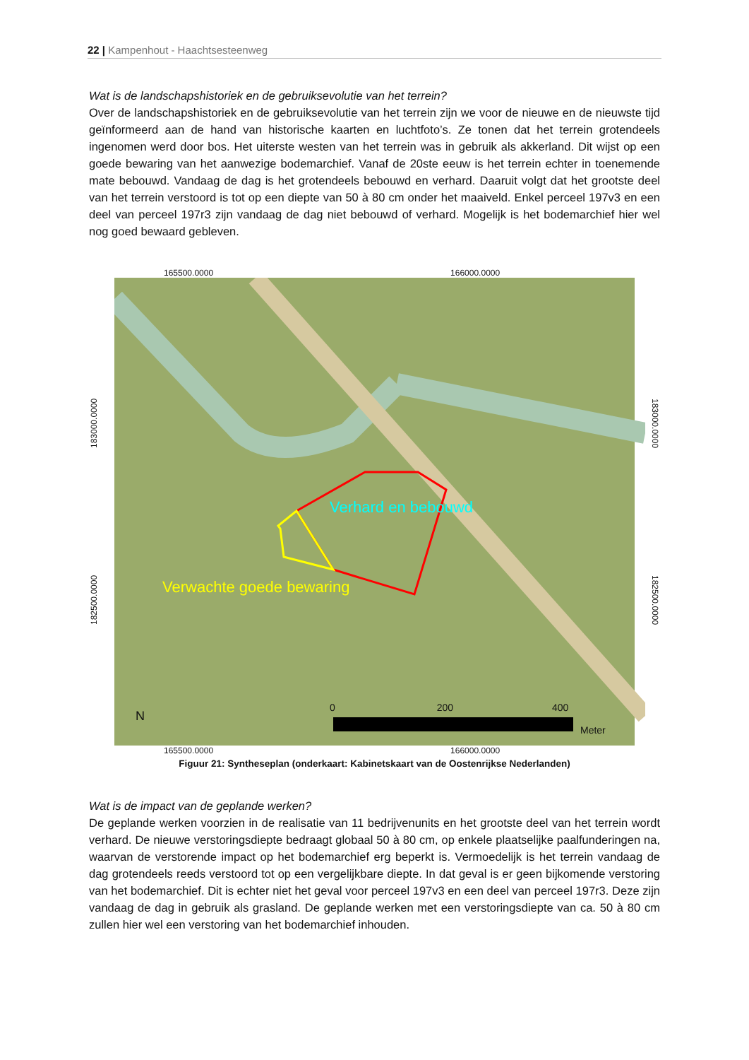22 | Kampenhout - Haachtsesteenweg
Wat is de landschapshistoriek en de gebruiksevolutie van het terrein?
Over de landschapshistoriek en de gebruiksevolutie van het terrein zijn we voor de nieuwe en de nieuwste tijd geïnformeerd aan de hand van historische kaarten en luchtfoto’s. Ze tonen dat het terrein grotendeels ingenomen werd door bos. Het uiterste westen van het terrein was in gebruik als akkerland. Dit wijst op een goede bewaring van het aanwezige bodemarchief. Vanaf de 20ste eeuw is het terrein echter in toenemende mate bebouwd. Vandaag de dag is het grotendeels bebouwd en verhard. Daaruit volgt dat het grootste deel van het terrein verstoord is tot op een diepte van 50 à 80 cm onder het maaiveld. Enkel perceel 197v3 en een deel van perceel 197r3 zijn vandaag de dag niet bebouwd of verhard. Mogelijk is het bodemarchief hier wel nog goed bewaard gebleven.
165500.0000 166000.0000
182500.0000 183000.0000
Verhard en bebouwd
Verwachte goede bewaring
0 200 400
Meter
N
183000.0000 182500.0000
165500.0000 166000.0000
Figuur 21: Syntheseplan (onderkaart: Kabinetskaart van de Oostenrijkse Nederlanden)
Wat is de impact van de geplande werken?
De geplande werken voorzien in de realisatie van 11 bedrijvenunits en het grootste deel van het terrein wordt verhard. De nieuwe verstoringsdiepte bedraagt globaal 50 à 80 cm, op enkele plaatselijke paalfunderingen na, waarvan de verstorende impact op het bodemarchief erg beperkt is. Vermoedelijk is het terrein vandaag de dag grotendeels reeds verstoord tot op een vergelijkbare diepte. In dat geval is er geen bijkomende verstoring van het bodemarchief. Dit is echter niet het geval voor perceel 197v3 en een deel van perceel 197r3. Deze zijn vandaag de dag in gebruik als grasland. De geplande werken met een verstoringsdiepte van ca. 50 à 80 cm zullen hier wel een verstoring van het bodemarchief inhouden.